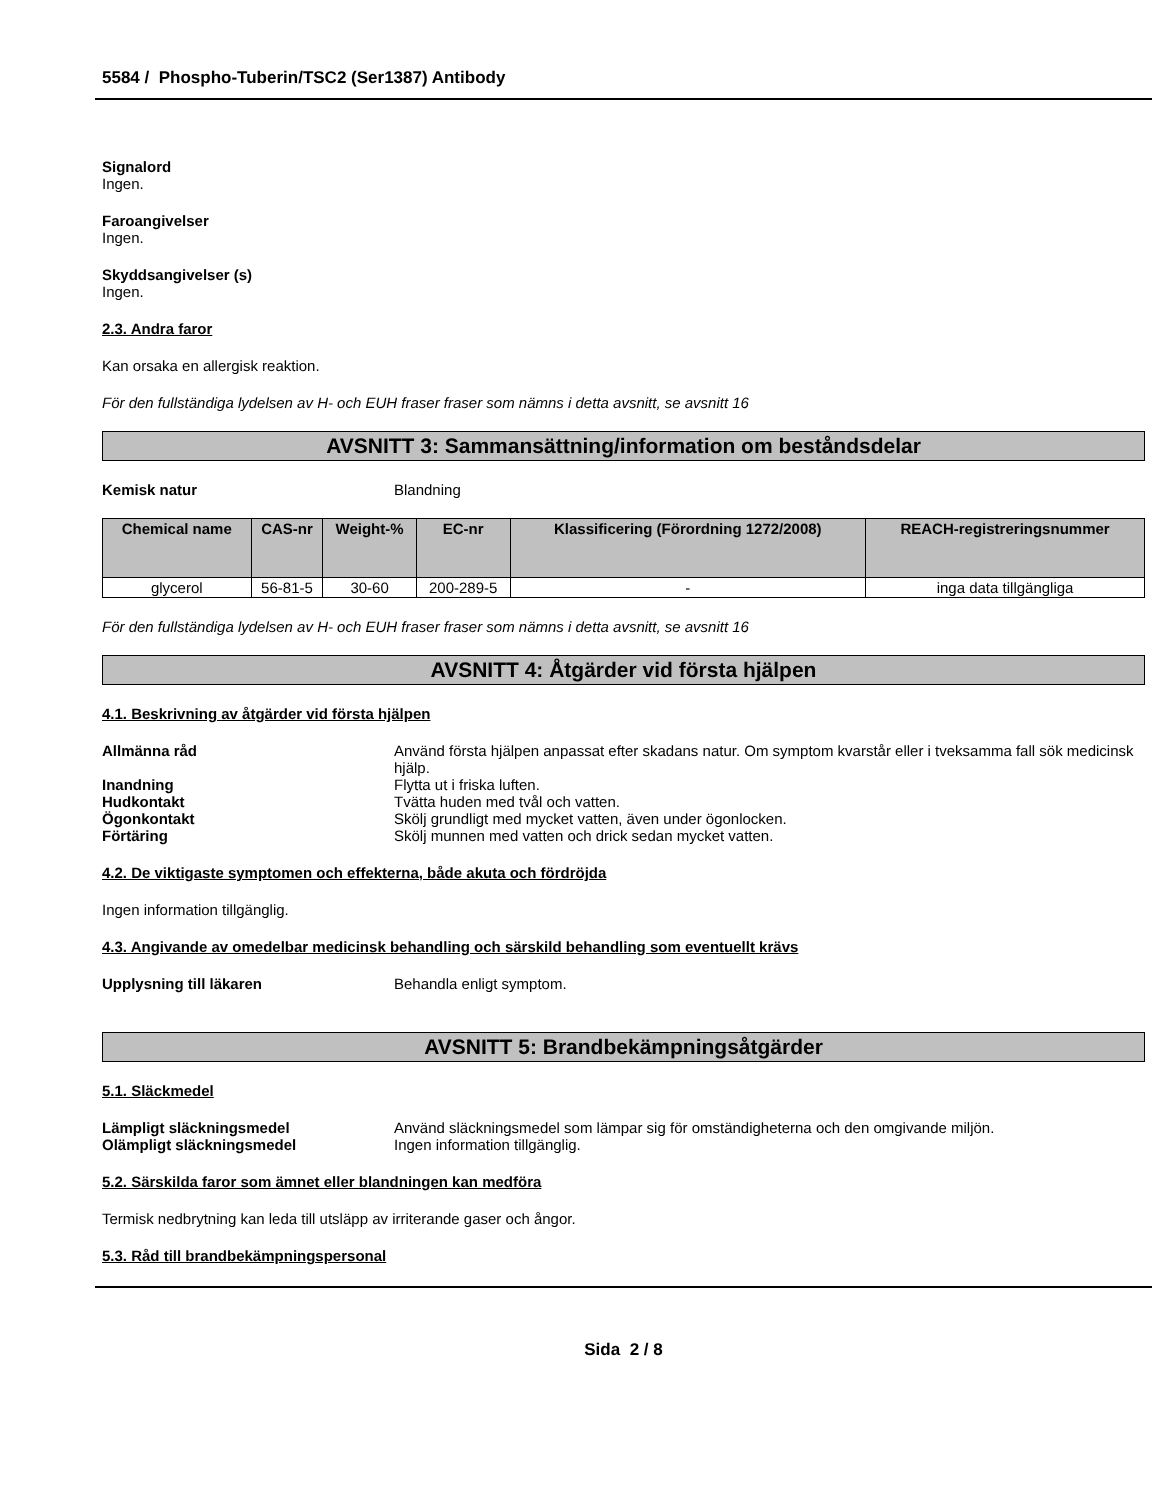5584 / Phospho-Tuberin/TSC2 (Ser1387) Antibody
Signalord
Ingen.
Faroangivelser
Ingen.
Skyddsangivelser (s)
Ingen.
2.3. Andra faror
Kan orsaka en allergisk reaktion.
För den fullständiga lydelsen av H- och EUH fraser fraser som nämns i detta avsnitt, se avsnitt 16
AVSNITT 3: Sammansättning/information om beståndsdelar
Kemisk natur Blandning
| Chemical name | CAS-nr | Weight-% | EC-nr | Klassificering (Förordning 1272/2008) | REACH-registreringsnummer |
| --- | --- | --- | --- | --- | --- |
| glycerol | 56-81-5 | 30-60 | 200-289-5 | - | inga data tillgängliga |
För den fullständiga lydelsen av H- och EUH fraser fraser som nämns i detta avsnitt, se avsnitt 16
AVSNITT 4: Åtgärder vid första hjälpen
4.1. Beskrivning av åtgärder vid första hjälpen
Allmänna råd Använd första hjälpen anpassat efter skadans natur. Om symptom kvarstår eller i tveksamma fall sök medicinsk hjälp.
Inandning Flytta ut i friska luften.
Hudkontakt Tvätta huden med tvål och vatten.
Ögonkontakt Skölj grundligt med mycket vatten, även under ögonlocken.
Förtäring Skölj munnen med vatten och drick sedan mycket vatten.
4.2. De viktigaste symptomen och effekterna, både akuta och fördröjda
Ingen information tillgänglig.
4.3. Angivande av omedelbar medicinsk behandling och särskild behandling som eventuellt krävs
Upplysning till läkaren Behandla enligt symptom.
AVSNITT 5: Brandbekämpningsåtgärder
5.1. Släckmedel
Lämpligt släckningsmedel Använd släckningsmedel som lämpar sig för omständigheterna och den omgivande miljön.
Olämpligt släckningsmedel Ingen information tillgänglig.
5.2. Särskilda faror som ämnet eller blandningen kan medföra
Termisk nedbrytning kan leda till utsläpp av irriterande gaser och ångor.
5.3. Råd till brandbekämpningspersonal
Sida 2 / 8